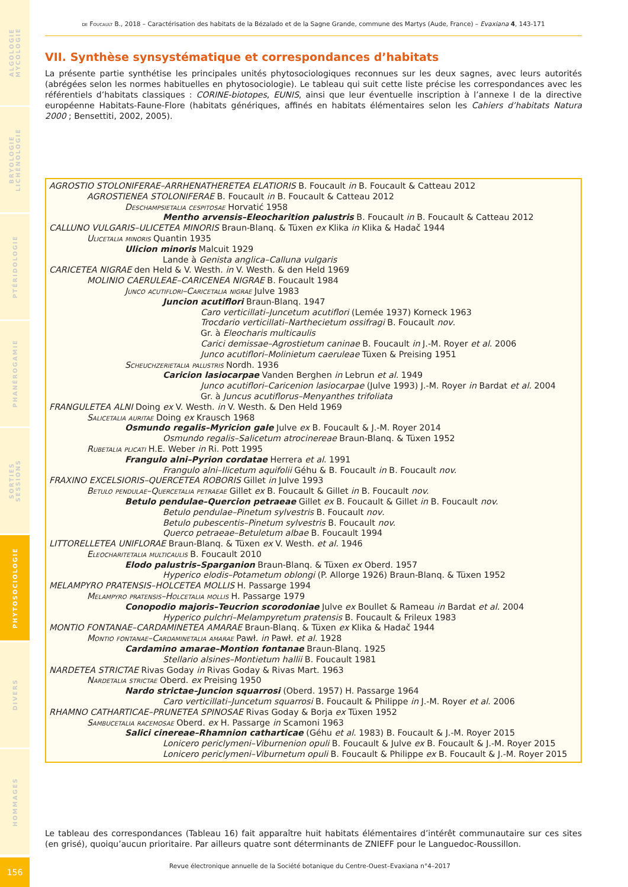ALGOLOGIE
MYCOLOGIE
BRYOLOGIE
LICHÉNOLOGIE
PTÉRIDOLOGIE
PHANÉROGAMIE
SORTIES
SESSIONS
PHYTOSOCIOLOGIE
DIVERS
HOMMAGES
de Foucault B., 2018 – Caractérisation des habitats de la Bézalado et de la Sagne Grande, commune des Martys (Aude, France) – Evaxiana 4, 143-171
VII. Synthèse synsystématique et correspondances d’habitats
La présente partie synthétise les principales unités phytosociologiques reconnues sur les deux sagnes, avec leurs autorités (abrégées selon les normes habituelles en phytosociologie). Le tableau qui suit cette liste précise les correspondances avec les référentiels d’habitats classiques : CORINE-biotopes, EUNIS, ainsi que leur éventuelle inscription à l’annexe I de la directive européenne Habitats-Faune-Flore (habitats génériques, affinés en habitats élémentaires selon les Cahiers d’habitats Natura 2000 ; Bensettiti, 2002, 2005).
AGROSTIO STOLONIFERAE–ARRHENATHERETEA ELATIORIS B. Foucault in B. Foucault & Catteau 2012
AGROSTIENEA STOLONIFERAE B. Foucault in B. Foucault & Catteau 2012
Deschampsietalia cespitosae Horvatić 1958
Mentho arvensis–Eleocharition palustris B. Foucault in B. Foucault & Catteau 2012
CALLUNO VULGARIS–ULICETEA MINORIS Braun-Blanq. & Tüxen ex Klika in Klika & Hadač 1944
Ulicetalia minoris Quantin 1935
Ulicion minoris Malcuit 1929
Lande à Genista anglica–Calluna vulgaris
CARICETEA NIGRAE den Held & V. Westh. in V. Westh. & den Held 1969
MOLINIO CAERULEAE–CARICENEA NIGRAE B. Foucault 1984
Junco acutiflori–Caricetalia nigrae Julve 1983
Juncion acutiflori Braun-Blanq. 1947
Caro verticillati–Juncetum acutiflori (Lemée 1937) Korneck 1963
Trocdario verticillati–Narthecietum ossifragi B. Foucault nov.
Gr. à Eleocharis multicaulis
Carici demissae–Agrostietum caninae B. Foucault in J.-M. Royer et al. 2006
Junco acutiflori–Molinietum caeruleae Tüxen & Preising 1951
Scheuchzerietalia palustris Nordh. 1936
Caricion lasiocarpae Vanden Berghen in Lebrun et al. 1949
Junco acutiflori–Caricenion lasiocarpae (Julve 1993) J.-M. Royer in Bardat et al. 2004
Gr. à Juncus acutiflorus–Menyanthes trifoliata
FRANGULETEA ALNI Doing ex V. Westh. in V. Westh. & Den Held 1969
Salicetalia auritae Doing ex Krausch 1968
Osmundo regalis–Myricion gale Julve ex B. Foucault & J.-M. Royer 2014
Osmundo regalis–Salicetum atrocinereae Braun-Blanq. & Tüxen 1952
Rubetalia plicati H.E. Weber in Ri. Pott 1995
Frangulo alni–Pyrion cordatae Herrera et al. 1991
Frangulo alni–Ilicetum aquifolii Géhu & B. Foucault in B. Foucault nov.
FRAXINO EXCELSIORIS–QUERCETEA ROBORIS Gillet in Julve 1993
Betulo pendulae–Quercetalia petraeae Gillet ex B. Foucault & Gillet in B. Foucault nov.
Betulo pendulae–Quercion petraeae Gillet ex B. Foucault & Gillet in B. Foucault nov.
Betulo pendulae–Pinetum sylvestris B. Foucault nov.
Betulo pubescentis–Pinetum sylvestris B. Foucault nov.
Querco petraeae–Betuletum albae B. Foucault 1994
LITTORELLETEA UNIFLORAE Braun-Blanq. & Tüxen ex V. Westh. et al. 1946
Eleocharitetalia multicaulis B. Foucault 2010
Elodo palustris–Sparganion Braun-Blanq. & Tüxen ex Oberd. 1957
Hyperico elodis–Potametum oblongi (P. Allorge 1926) Braun-Blanq. & Tüxen 1952
MELAMPYRO PRATENSIS–HOLCETEA MOLLIS H. Passarge 1994
Melampyro pratensis–Holcetalia mollis H. Passarge 1979
Conopodio majoris–Teucrion scorodoniae Julve ex Boullet & Rameau in Bardat et al. 2004
Hyperico pulchri–Melampyretum pratensis B. Foucault & Frileux 1983
MONTIO FONTANAE–CARDAMINETEA AMARAE Braun-Blanq. & Tüxen ex Klika & Hadač 1944
Montio fontanae–Cardaminetalia amarae Pawł. in Pawł. et al. 1928
Cardamino amarae–Montion fontanae Braun-Blanq. 1925
Stellario alsines–Montietum hallii B. Foucault 1981
NARDETEA STRICTAE Rivas Goday in Rivas Goday & Rivas Mart. 1963
Nardetalia strictae Oberd. ex Preising 1950
Nardo strictae–Juncion squarrosi (Oberd. 1957) H. Passarge 1964
Caro verticillati–Juncetum squarrosi B. Foucault & Philippe in J.-M. Royer et al. 2006
RHAMNO CATHARTICAE–PRUNETEA SPINOSAE Rivas Goday & Borja ex Tüxen 1952
Sambucetalia racemosae Oberd. ex H. Passarge in Scamoni 1963
Salici cinereae–Rhamnion catharticae (Géhu et al. 1983) B. Foucault & J.-M. Royer 2015
Lonicero periclymeni–Viburnenion opuli B. Foucault & Julve ex B. Foucault & J.-M. Royer 2015
Lonicero periclymeni–Viburnetum opuli B. Foucault & Philippe ex B. Foucault & J.-M. Royer 2015
Le tableau des correspondances (Tableau 16) fait apparaître huit habitats élémentaires d’intérêt communautaire sur ces sites (en grisé), quoiqu’aucun prioritaire. Par ailleurs quatre sont déterminants de ZNIEFF pour le Languedoc-Roussillon.
Revue électronique annuelle de la Société botanique du Centre-Ouest–Evaxiana n°4–2017
156